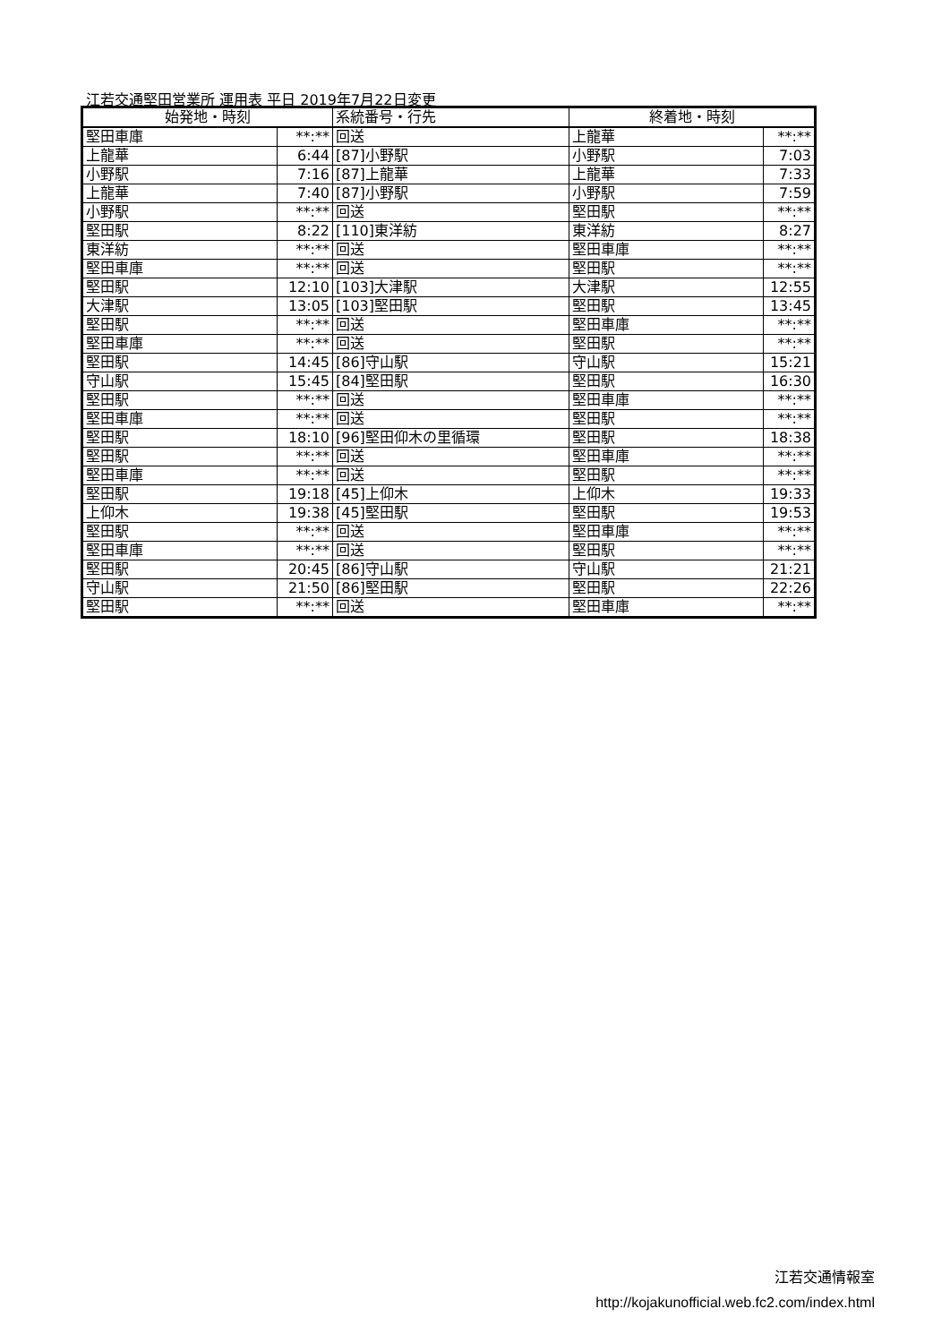江若交通堅田営業所 運用表 平日 2019年7月22日変更
| 始発地・時刻 | | 系統番号・行先 | 終着地・時刻 | |
| --- | --- | --- | --- | --- |
| 堅田車庫 | **:** | 回送 | 上龍華 | **:** |
| 上龍華 | 6:44 | [87]小野駅 | 小野駅 | 7:03 |
| 小野駅 | 7:16 | [87]上龍華 | 上龍華 | 7:33 |
| 上龍華 | 7:40 | [87]小野駅 | 小野駅 | 7:59 |
| 小野駅 | **:** | 回送 | 堅田駅 | **:** |
| 堅田駅 | 8:22 | [110]東洋紡 | 東洋紡 | 8:27 |
| 東洋紡 | **:** | 回送 | 堅田車庫 | **:** |
| 堅田車庫 | **:** | 回送 | 堅田駅 | **:** |
| 堅田駅 | 12:10 | [103]大津駅 | 大津駅 | 12:55 |
| 大津駅 | 13:05 | [103]堅田駅 | 堅田駅 | 13:45 |
| 堅田駅 | **:** | 回送 | 堅田車庫 | **:** |
| 堅田車庫 | **:** | 回送 | 堅田駅 | **:** |
| 堅田駅 | 14:45 | [86]守山駅 | 守山駅 | 15:21 |
| 守山駅 | 15:45 | [84]堅田駅 | 堅田駅 | 16:30 |
| 堅田駅 | **:** | 回送 | 堅田車庫 | **:** |
| 堅田車庫 | **:** | 回送 | 堅田駅 | **:** |
| 堅田駅 | 18:10 | [96]堅田仰木の里循環 | 堅田駅 | 18:38 |
| 堅田駅 | **:** | 回送 | 堅田車庫 | **:** |
| 堅田車庫 | **:** | 回送 | 堅田駅 | **:** |
| 堅田駅 | 19:18 | [45]上仰木 | 上仰木 | 19:33 |
| 上仰木 | 19:38 | [45]堅田駅 | 堅田駅 | 19:53 |
| 堅田駅 | **:** | 回送 | 堅田車庫 | **:** |
| 堅田車庫 | **:** | 回送 | 堅田駅 | **:** |
| 堅田駅 | 20:45 | [86]守山駅 | 守山駅 | 21:21 |
| 守山駅 | 21:50 | [86]堅田駅 | 堅田駅 | 22:26 |
| 堅田駅 | **:** | 回送 | 堅田車庫 | **:** |
江若交通情報室
http://kojakunofficial.web.fc2.com/index.html